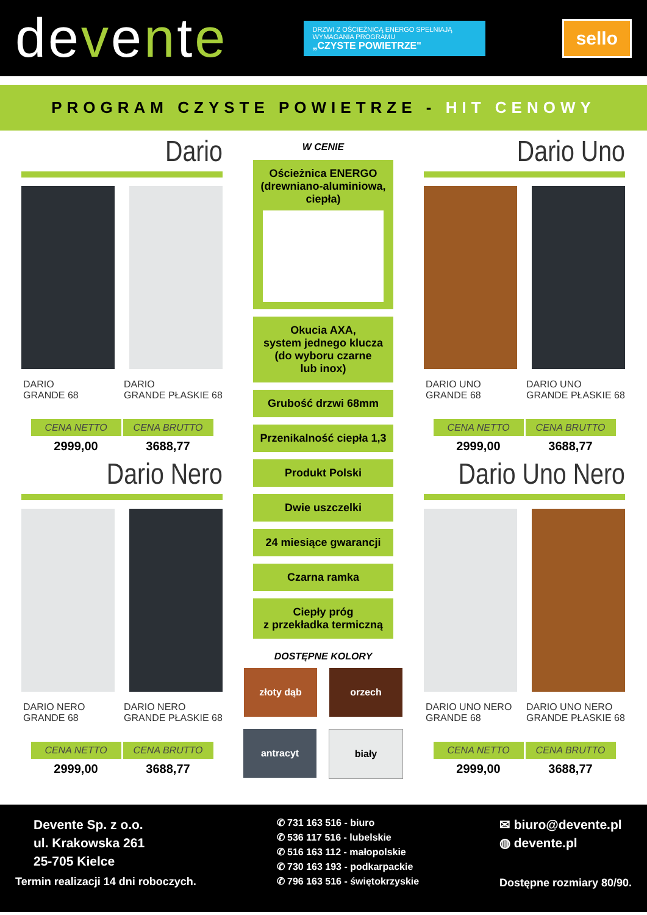devente
DRZWI Z OŚCIEŻNICĄ ENERGO SPEŁNIAJĄ WYMAGANIA PROGRAMU
„CZYSTE POWIETRZE"
sello
PROGRAM CZYSTE POWIETRZE - HIT CENOWY
Dario
DARIO
GRANDE 68
DARIO
GRANDE PŁASKIE 68
CENA NETTO
2999,00
CENA BRUTTO
3688,77
Dario Nero
DARIO NERO
GRANDE 68
DARIO NERO
GRANDE PŁASKIE 68
CENA NETTO
2999,00
CENA BRUTTO
3688,77
W CENIE
Ościeżnica ENERGO (drewniano-aluminiowa, ciepła)
Okucia AXA,
system jednego klucza
(do wyboru czarne
lub inox)
Grubość drzwi 68mm
Przenikalność ciepła 1,3
Produkt Polski
Dwie uszczelki
24 miesiące gwarancji
Czarna ramka
Ciepły próg
z przekładka termiczną
DOSTĘPNE KOLORY
złoty dąb
orzech
antracyt
biały
Dario Uno
DARIO UNO
GRANDE 68
DARIO UNO
GRANDE PŁASKIE 68
CENA NETTO
2999,00
CENA BRUTTO
3688,77
Dario Uno Nero
DARIO UNO NERO
GRANDE 68
DARIO UNO NERO
GRANDE PŁASKIE 68
CENA NETTO
2999,00
CENA BRUTTO
3688,77
Devente Sp. z o.o.
ul. Krakowska 261
25-705 Kielce
Termin realizacji 14 dni roboczych.
✆ 731 163 516 - biuro
✆ 536 117 516 - lubelskie
✆ 516 163 112 - małopolskie
✆ 730 163 193 - podkarpackie
✆ 796 163 516 - świętokrzyskie
✉ biuro@devente.pl
◍ devente.pl
Dostępne rozmiary 80/90.